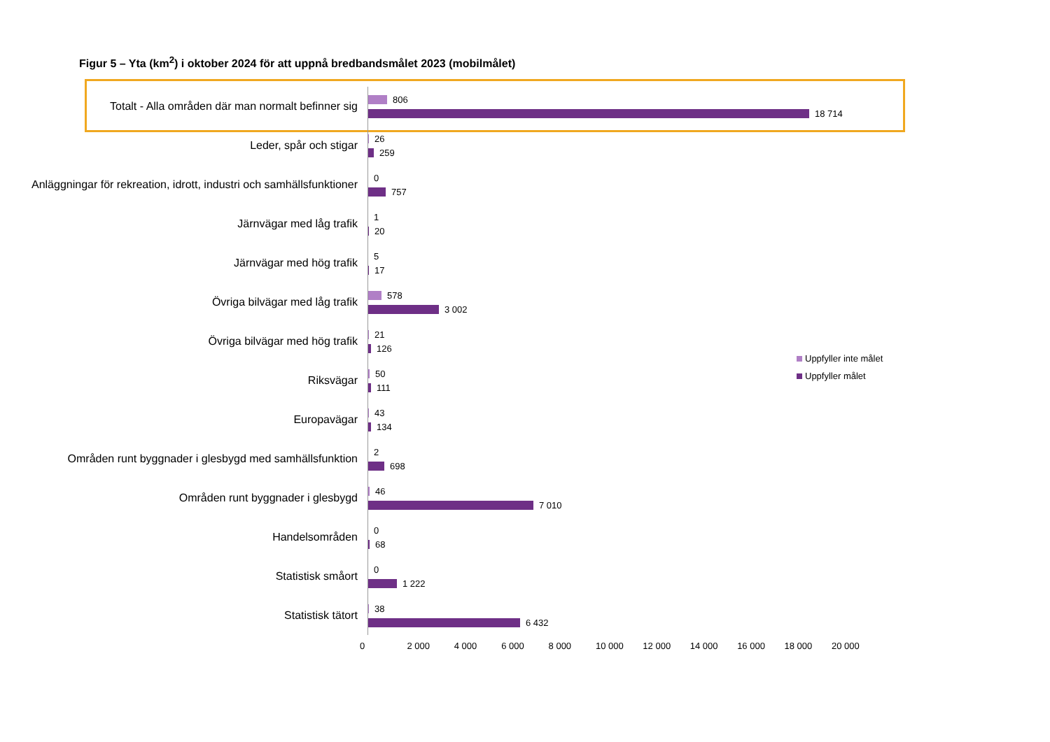Figur 5 – Yta (km<sup>2</sup>) i oktober 2024 för att uppnå bredbandsmålet 2023 (mobilmålet)
Totalt - Alla områden där man normalt befinner sig
806
18 714
Leder, spår och stigar
26
259
Anläggningar för rekreation, idrott, industri och samhällsfunktioner
0
757
Järnvägar med låg trafik
1
20
Järnvägar med hög trafik
5
17
Övriga bilvägar med låg trafik
578
3 002
Övriga bilvägar med hög trafik
21
126
Riksvägar
50
111
Europavägar
43
134
Områden runt byggnader i glesbygd med samhällsfunktion
2
698
Områden runt byggnader i glesbygd
46
7 010
Handelsområden
0
68
Statistisk småort
0
1 222
Statistisk tätort
38
6 432
0 2 000 4 000 6 000 8 000 10 000 12 000 14 000 16 000 18 000 20 000
Uppfyller inte målet
Uppfyller målet